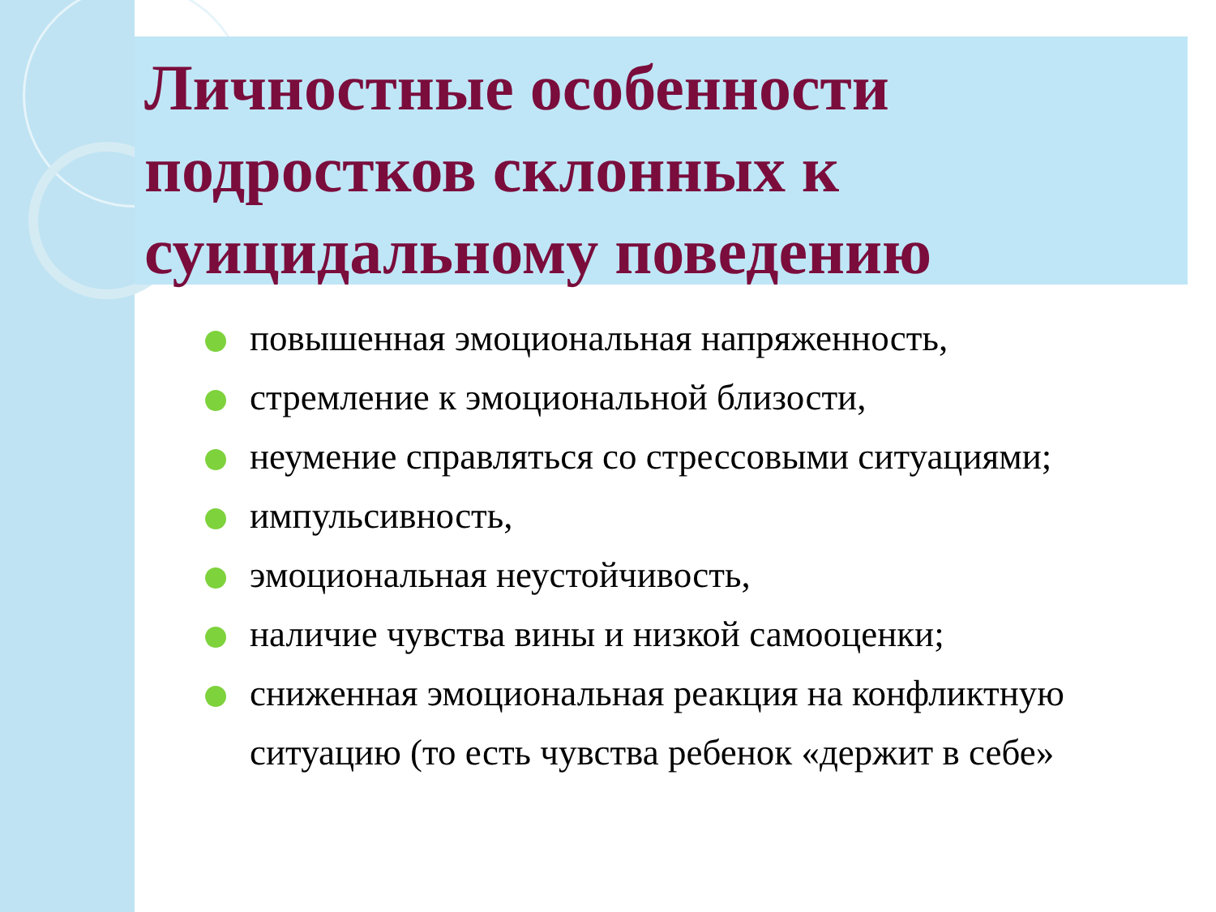Личностные особенности подростков склонных к суицидальному поведению
повышенная эмоциональная напряженность,
стремление к эмоциональной близости,
неумение справляться со стрессовыми ситуациями;
импульсивность,
эмоциональная неустойчивость,
наличие чувства вины и низкой самооценки;
сниженная эмоциональная реакция на конфликтную ситуацию (то есть чувства ребенок «держит в себе»